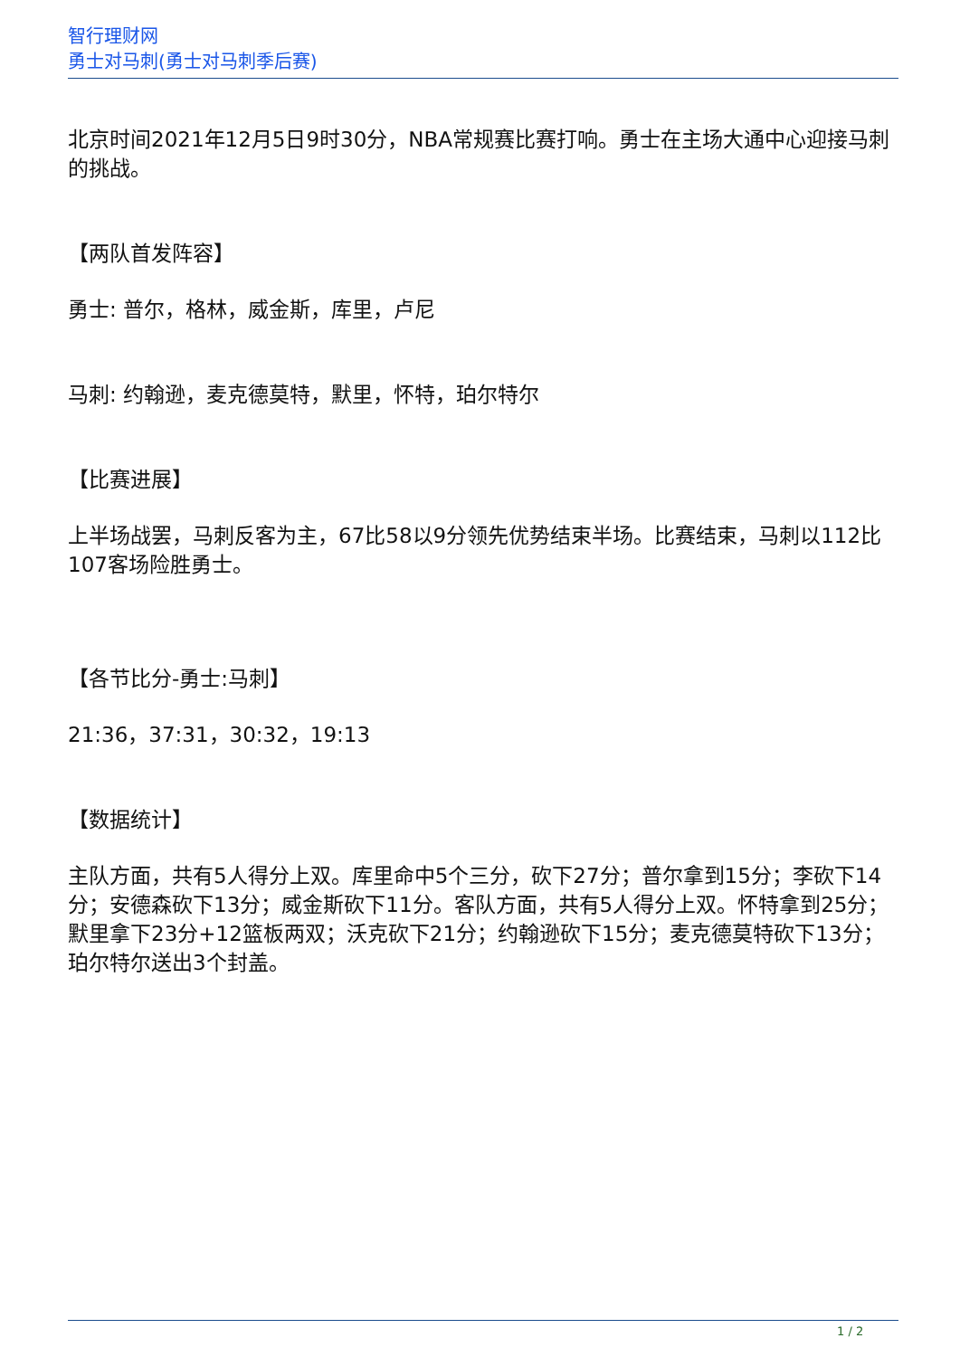智行理财网
勇士对马刺(勇士对马刺季后赛)
北京时间2021年12月5日9时30分，NBA常规赛比赛打响。勇士在主场大通中心迎接马刺的挑战。
【两队首发阵容】
勇士: 普尔，格林，威金斯，库里，卢尼
马刺: 约翰逊，麦克德莫特，默里，怀特，珀尔特尔
【比赛进展】
上半场战罢，马刺反客为主，67比58以9分领先优势结束半场。比赛结束，马刺以112比107客场险胜勇士。
【各节比分-勇士:马刺】
21:36，37:31，30:32，19:13
【数据统计】
主队方面，共有5人得分上双。库里命中5个三分，砍下27分；普尔拿到15分；李砍下14分；安德森砍下13分；威金斯砍下11分。客队方面，共有5人得分上双。怀特拿到25分；默里拿下23分+12篮板两双；沃克砍下21分；约翰逊砍下15分；麦克德莫特砍下13分；珀尔特尔送出3个封盖。
1 / 2